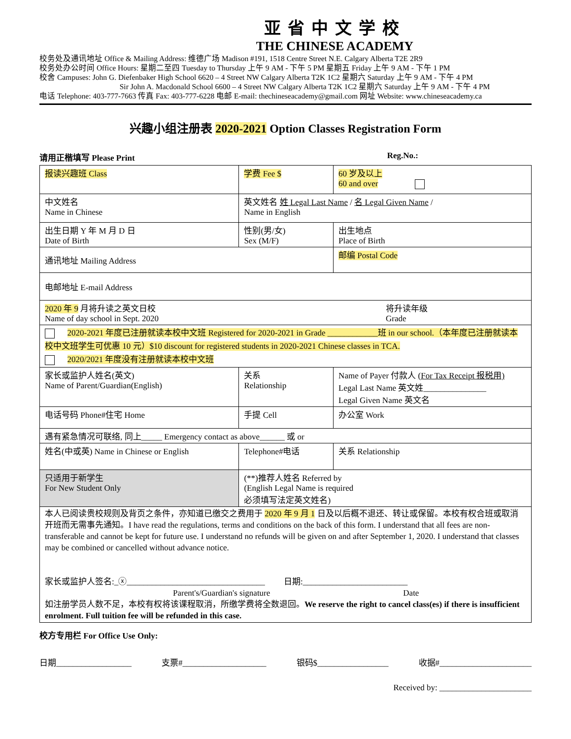亚省中文学校
THE CHINESE ACADEMY
校务处及通讯地址 Office & Mailing Address: 维德广场 Madison #191, 1518 Centre Street N.E. Calgary Alberta T2E 2R9
校务处办公时间 Office Hours: 星期二至四 Tuesday to Thursday 上午 9 AM - 下午 5 PM 星期五 Friday 上午 9 AM - 下午 1 PM
校舍 Campuses: John G. Diefenbaker High School 6620 – 4 Street NW Calgary Alberta T2K 1C2 星期六 Saturday 上午 9 AM - 下午 4 PM
Sir John A. Macdonald School 6600 – 4 Street NW Calgary Alberta T2K 1C2 星期六 Saturday 上午 9 AM - 下午 4 PM
电话 Telephone: 403-777-7663 传真 Fax: 403-777-6228 电邮 E-mail: thechineseacademy@gmail.com 网址 Website: www.chineseacademy.ca
兴趣小组注册表 2020-2021 Option Classes Registration Form
请用正楷填写 Please Print Reg.No.:
| 报读兴趣班 Class | | 学费 Fee $ | | 60 岁及以上 60 and over | |
| 中文姓名 Name in Chinese | 英文姓名 姓 Legal Last Name / 名 Legal Given Name / Name in English | | | | |
| 出生日期 Y 年 M 月 D 日 Date of Birth | | 性别(男/女) Sex (M/F) | | 出生地点 Place of Birth | |
| 通讯地址 Mailing Address | | | | 邮编 Postal Code | |
| 电邮地址 E-mail Address | | | | | |
| 2020 年 9 月将升读之英文日校 Name of day school in Sept. 2020 将升读年级 Grade | | | | | |
| 2020-2021 年度已注册就读本校中文班 Registered for 2020-2021 in Grade ____________班 in our school.（本年度已注册就读本校中文班学生可优惠 10 元）$10 discount for registered students in 2020-2021 Chinese classes in TCA. 2020/2021 年度没有注册就读本校中文班 | | | | | |
| 家长或监护人姓名(英文) Name of Parent/Guardian(English) | | | 关系 Relationship | Name of Payer 付款人 (For Tax Receipt 报税用) Legal Last Name 英文姓_______________ Legal Given Name 英文名 | |
| 电话号码 Phone#住宅 Home | | 手提 Cell | | 办公室 Work | |
| 遇有紧急情况可联络, 同上_____ Emergency contact as above______ 或 or | | | | | |
| 姓名(中或英) Name in Chinese or English | | | Telephone#电话 | | 关系 Relationship |
| 只适用于新学生 For New Student Only | (**)推荐人姓名 Referred by (English Legal Name is required 必须填写法定英文姓名) | | | | |
| 本人已阅读贵校规则及背页之条件，亦知道已缴交之费用于 2020 年 9 月 1 日及以后概不退还、转让或保留。本校有权合班或取消开班而无需事先通知。I have read the regulations, terms and conditions on the back of this form. I understand that all fees are non-transferable and cannot be kept for future use. I understand no refunds will be given on and after September 1, 2020. I understand that classes may be combined or cancelled without advance notice. 家长或监护人签名:_ⓧ_________________________________ 日期:_________________________ Parent's/Guardian's signature Date 如注册学员人数不足，本校有权将该课程取消，所缴学费将全数退回。 We reserve the right to cancel class(es) if there is insufficient enrolment. Full tuition fee will be refunded in this case. | | | | | |
校方专用栏 For Office Use Only:
日期__________________ 支票#____________________ 银码$_________________ 收据#______________________
Received by: ______________________